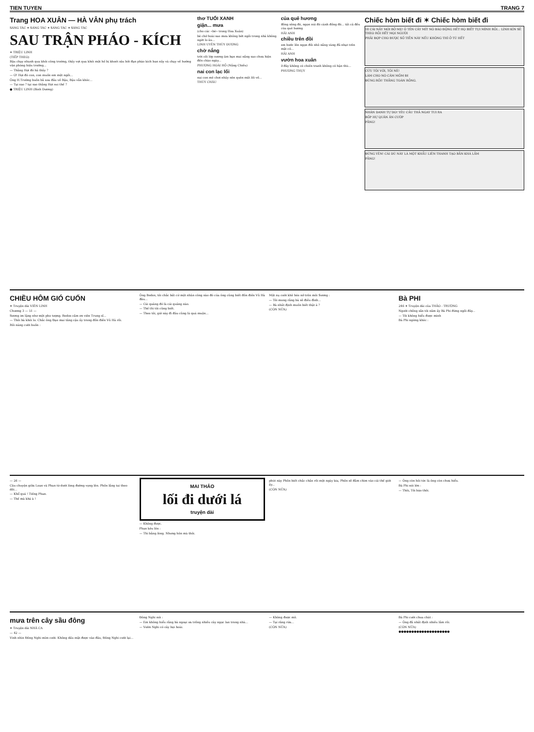TIEN TUYEN TRANG 7
Trang HOA XUÂN — HÀ VÂN phụ trách
SÁNG TÁC ✶ SÁNG TÁC ✶ SÁNG TÁC ✶ SÁNG TÁC
SAU TRẬN PHÁO - KÍCH
✶ TRIỆU LINH
(TIẾP THEO)
Bậu chạy nhanh qua khỏi công trường, thấy vợt qua khỏi một hố bị khoét sâu bởi đạn pháo kích ban nãy và chạy về hướng văn phòng hiệu trưởng...
— Thằng Hợi đó hả thầy ?
— Ơ! Hợi đó con, con muốn em mệt ngồi...
Ông H.Trường buồn bã xoa đầu về Bậu, Bậu vẫn khóc...
— Tại sao ? tại sao thằng Hợi xui thế ?
● TRIỆU LINH (Bình Dương)
thơ TUỔI XANH
giận... mưa
(cho các «bé» trong Hoa Xuân)
bé chớ hoài sao mưa không bớt ngồi trong nhà không ngớt lo âu...
LINH UYÊN THÙY DƯƠNG
chờ nắng
trời cõi lớp sương âm bạn mai nắng sao chưa hiện đến chào ngày...
PHƯƠNG HOÀI HỒ (Nắng Chiều)
nai con lạc lối
nai con mê chơi nhảy nên quên mất lối về...
THÙY CHÂU
của quê hương
đồng sông đó, ngọn núi đó cánh đồng đó... tất cả đều của quê hương
HẢI ANH
chiều trên đồi
em bước lên ngọn đồi nhỏ nắng vàng đã nhạt trên mặt cỏ...
HẢI ANH
vườn hoa xuân
ở đây không có chiến tranh không có hận thù...
PHƯƠNG THỤY
Chiếc hòm biết đi ✶ Chiếc hòm biết đi
18 CÁI NẦY MỚI BỞ MẸ! Ô TÊN CÂY MÍT NÓ BÁO ĐỘNG HẾT HỌ BIẾT TỤI MÌNH RỒI... LÍNH KÍN SẼ THEO RỒI HẾT MỌI NGƯỜI
PHẢI ĐỢP CHO ĐƯỢC SỐ TIỀN NÀY NẾU KHÔNG THÌ Ở TÙ HẾT
CỨU TÔI VỚI, TÔI NÈ!
LÀM CHO NÓ CÂM MỒM ĐI
ĐÚNG RỒI! THẰNG TOÀN RỒNG.
NHÂN DANH TỰ DO! YÊU CẦU THẢ NGAY TUI RA
BỐP HỰ QUÂN ĂN CƯỚP
PẰNG!
ĐỨNG YÊN! CÁI DÙ NÀY LÀ MỘT KHẨU LIÊN THANH TẠO BẰN KHÁ LẮM
PẰNG!
CHIỀU HÔM GIÓ CUỐN
✶ Truyện dài VIÊN LINH
Chương 3 — 51 —
Sương im lặng như một pho tượng. Bedos cầm ơn viên Trung sĩ...
— Thôi bà khỏi lo. Chắc ông Đạo mai tăng cậu ấy trong đồn điền Vũ Hà rồi.
Rồi nàng cười buồn :
Ông Bedos, tôi chắc bất cứ một nhân công nào đó của ông cũng biết đồn điền Vũ Hà đâu...
— Cái quảng đó là cái quảng nào.
— Thế thì tôi cũng biết.
— Theo tôi, giờ này đi đâu cũng là quá muộn...
Một nụ cười khô héo nở trên môi Sương :
— Tôi mong rằng bà sẽ điều đình...
— Bà nhất định muốn biết thật à ?
(CÒN NỮA)
Bà PHI
246 ✶ Truyện dài của THẢO - TRƯỜNG
Người chồng sắn tôi năm ấy Bà Phi đứng ngồi đây...
— Tôi không hiểu được mình
Bà Phi ngừng khóc :
— 26 —
Câu chuyện giữa Loan và Phan từ dưới lòng đường vọng lên. Phồn lắng tai theo dõi...
— Khổ quá ! Tiếng Phan.
— Thế mà khá à !
MAI THẢO
lối đi dưới lá
truyện dài
— Không được.
Phan kêu lên :
— Thì bằng lòng. Nhưng hôn mà thôi.
phút này Phồn biết chắc chắn rồi một ngày kia, Phồn sẽ đắm chìm vào cái thế giới ấy...
(CÒN NỮA)
— Ông còn hỏi tức là ông còn chưa hiểu.
Bà Phi nói lớn :
— Thôi, Tôi báo thôi.
mưa trên cây sầu đông
✶ Truyện dài NHÃ CA
— 42 —
Vinh nhìn Đông Nghi mỉm cười. Không dấu mặt được vào đâu, Đông Nghi cười lại...
Đông Nghi nói :
— Em không hiểu rằng bà ngoại ưa trồng nhiều cây ngọc lan trong nhà...
— Vườn Nghi có cây bọi hoài.
— Không được mô.
— Tại răng rứa...
(CÒN NỮA)
Bà Phi cười chua chát :
— Ông đã nhất định nhiều lắm rồi.
(CÒN NỮA)
●●●●●●●●●●●●●●●●●●●●